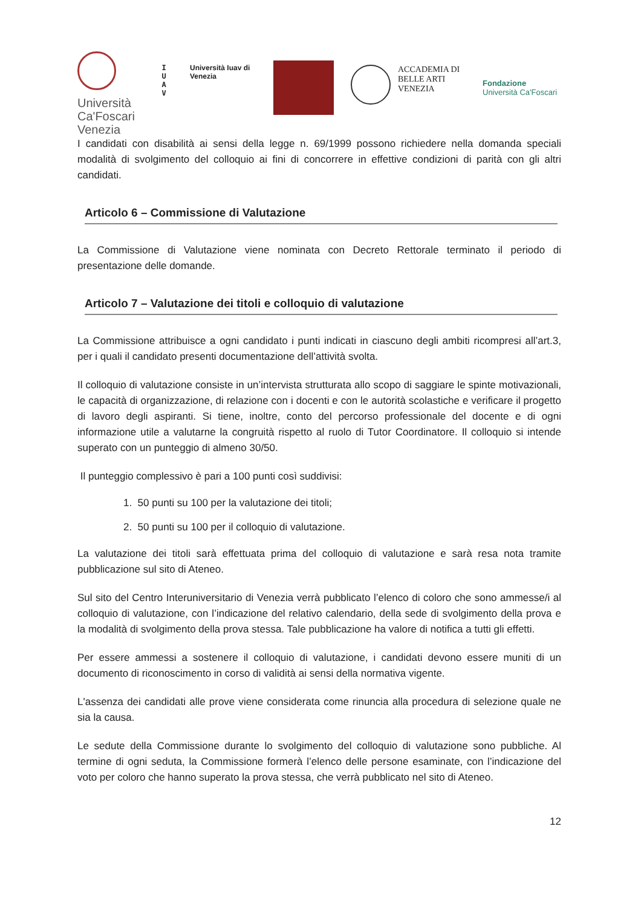Università Ca'Foscari Venezia
I
U
A
V
Università Iuav di Venezia
ACCADEMIA DI BELLE ARTI VENEZIA
Fondazione
Università Ca'Foscari
I candidati con disabilità ai sensi della legge n. 69/1999 possono richiedere nella domanda speciali modalità di svolgimento del colloquio ai fini di concorrere in effettive condizioni di parità con gli altri candidati.
Articolo 6 – Commissione di Valutazione
La Commissione di Valutazione viene nominata con Decreto Rettorale terminato il periodo di presentazione delle domande.
Articolo 7 – Valutazione dei titoli e colloquio di valutazione
La Commissione attribuisce a ogni candidato i punti indicati in ciascuno degli ambiti ricompresi all’art.3, per i quali il candidato presenti documentazione dell’attività svolta.
Il colloquio di valutazione consiste in un’intervista strutturata allo scopo di saggiare le spinte motivazionali, le capacità di organizzazione, di relazione con i docenti e con le autorità scolastiche e verificare il progetto di lavoro degli aspiranti. Si tiene, inoltre, conto del percorso professionale del docente e di ogni informazione utile a valutarne la congruità rispetto al ruolo di Tutor Coordinatore. Il colloquio si intende superato con un punteggio di almeno 30/50.
Il punteggio complessivo è pari a 100 punti così suddivisi:
1. 50 punti su 100 per la valutazione dei titoli;
2. 50 punti su 100 per il colloquio di valutazione.
La valutazione dei titoli sarà effettuata prima del colloquio di valutazione e sarà resa nota tramite pubblicazione sul sito di Ateneo.
Sul sito del Centro Interuniversitario di Venezia verrà pubblicato l’elenco di coloro che sono ammesse/i al colloquio di valutazione, con l’indicazione del relativo calendario, della sede di svolgimento della prova e la modalità di svolgimento della prova stessa. Tale pubblicazione ha valore di notifica a tutti gli effetti.
Per essere ammessi a sostenere il colloquio di valutazione, i candidati devono essere muniti di un documento di riconoscimento in corso di validità ai sensi della normativa vigente.
L'assenza dei candidati alle prove viene considerata come rinuncia alla procedura di selezione quale ne sia la causa.
Le sedute della Commissione durante lo svolgimento del colloquio di valutazione sono pubbliche. Al termine di ogni seduta, la Commissione formerà l’elenco delle persone esaminate, con l’indicazione del voto per coloro che hanno superato la prova stessa, che verrà pubblicato nel sito di Ateneo.
12